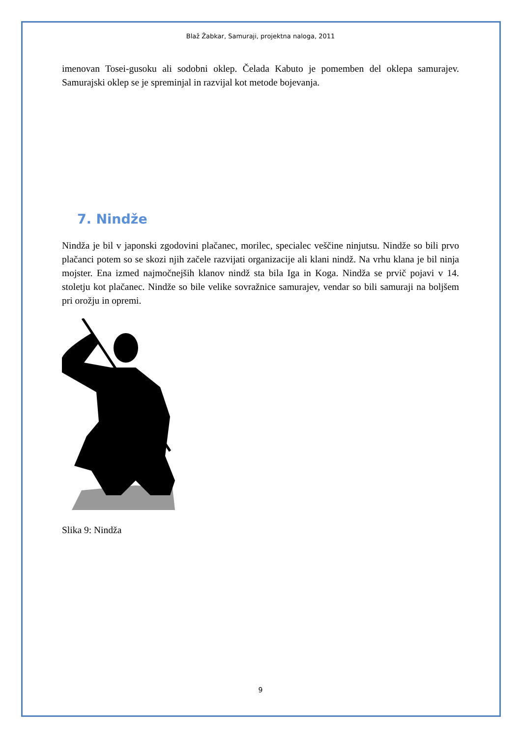Blaž Žabkar, Samuraji, projektna naloga, 2011
imenovan Tosei-gusoku ali sodobni oklep. Čelada Kabuto je pomemben del oklepa samurajev. Samurajski oklep se je spreminjal in razvijal kot metode bojevanja.
7. Nindže
Nindža je bil v japonski zgodovini plačanec, morilec, specialec veščine ninjutsu. Nindže so bili prvo plačanci potem so se skozi njih začele razvijati organizacije ali klani nindž. Na vrhu klana je bil ninja mojster. Ena izmed najmočnejših klanov nindž sta bila Iga in Koga. Nindža se prvič pojavi v 14. stoletju kot plačanec. Nindže so bile velike sovražnice samurajev, vendar so bili samuraji na boljšem pri orožju in opremi.
Slika 9: Nindža
9